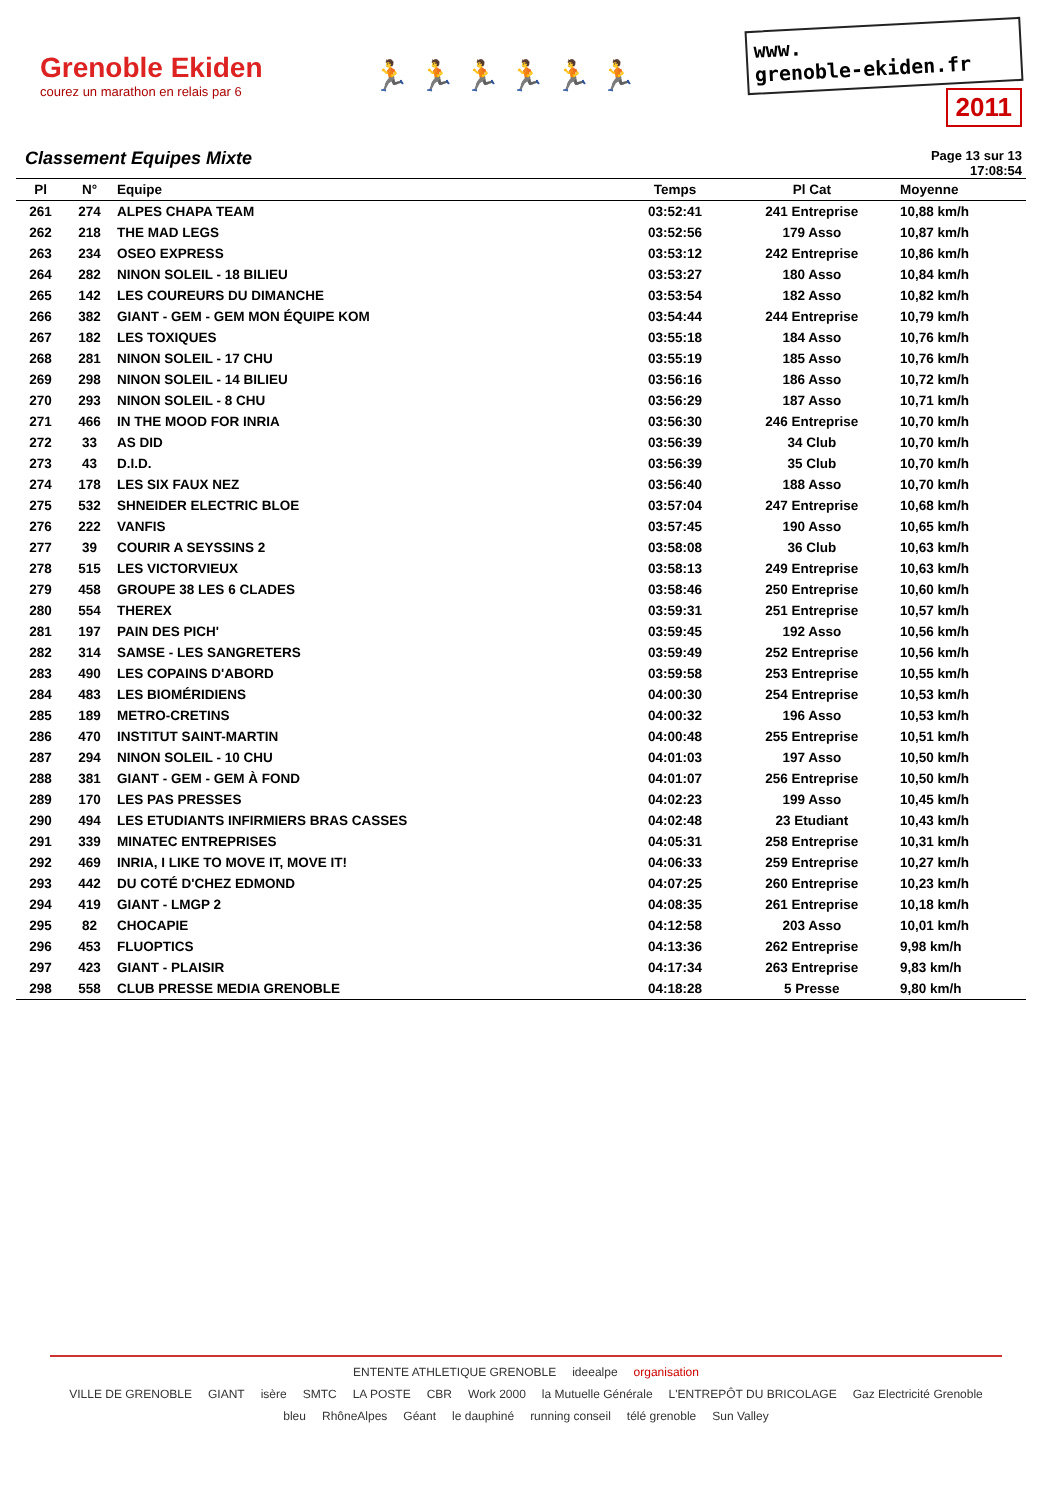Grenoble Ekiden
courez un marathon en relais par 6
🏃 🏃 🏃 🏃 🏃 🏃
www.
grenoble-ekiden.fr
2011
Classement Equipes Mixte
Page 13 sur 13
17:08:54
| Pl | N° | Equipe | Temps | Pl Cat | Moyenne |
| --- | --- | --- | --- | --- | --- |
| 261 | 274 | ALPES CHAPA TEAM | 03:52:41 | 241 Entreprise | 10,88 km/h |
| 262 | 218 | THE MAD LEGS | 03:52:56 | 179 Asso | 10,87 km/h |
| 263 | 234 | OSEO EXPRESS | 03:53:12 | 242 Entreprise | 10,86 km/h |
| 264 | 282 | NINON SOLEIL - 18 BILIEU | 03:53:27 | 180 Asso | 10,84 km/h |
| 265 | 142 | LES COUREURS DU DIMANCHE | 03:53:54 | 182 Asso | 10,82 km/h |
| 266 | 382 | GIANT - GEM - GEM MON ÉQUIPE KOM | 03:54:44 | 244 Entreprise | 10,79 km/h |
| 267 | 182 | LES TOXIQUES | 03:55:18 | 184 Asso | 10,76 km/h |
| 268 | 281 | NINON SOLEIL - 17 CHU | 03:55:19 | 185 Asso | 10,76 km/h |
| 269 | 298 | NINON SOLEIL - 14 BILIEU | 03:56:16 | 186 Asso | 10,72 km/h |
| 270 | 293 | NINON SOLEIL - 8 CHU | 03:56:29 | 187 Asso | 10,71 km/h |
| 271 | 466 | IN THE MOOD FOR INRIA | 03:56:30 | 246 Entreprise | 10,70 km/h |
| 272 | 33 | AS DID | 03:56:39 | 34 Club | 10,70 km/h |
| 273 | 43 | D.I.D. | 03:56:39 | 35 Club | 10,70 km/h |
| 274 | 178 | LES SIX FAUX NEZ | 03:56:40 | 188 Asso | 10,70 km/h |
| 275 | 532 | SHNEIDER ELECTRIC BLOE | 03:57:04 | 247 Entreprise | 10,68 km/h |
| 276 | 222 | VANFIS | 03:57:45 | 190 Asso | 10,65 km/h |
| 277 | 39 | COURIR A SEYSSINS 2 | 03:58:08 | 36 Club | 10,63 km/h |
| 278 | 515 | LES VICTORVIEUX | 03:58:13 | 249 Entreprise | 10,63 km/h |
| 279 | 458 | GROUPE 38 LES 6 CLADES | 03:58:46 | 250 Entreprise | 10,60 km/h |
| 280 | 554 | THEREX | 03:59:31 | 251 Entreprise | 10,57 km/h |
| 281 | 197 | PAIN DES PICH' | 03:59:45 | 192 Asso | 10,56 km/h |
| 282 | 314 | SAMSE - LES SANGRETERS | 03:59:49 | 252 Entreprise | 10,56 km/h |
| 283 | 490 | LES COPAINS D'ABORD | 03:59:58 | 253 Entreprise | 10,55 km/h |
| 284 | 483 | LES BIOMÉRIDIENS | 04:00:30 | 254 Entreprise | 10,53 km/h |
| 285 | 189 | METRO-CRETINS | 04:00:32 | 196 Asso | 10,53 km/h |
| 286 | 470 | INSTITUT SAINT-MARTIN | 04:00:48 | 255 Entreprise | 10,51 km/h |
| 287 | 294 | NINON SOLEIL - 10 CHU | 04:01:03 | 197 Asso | 10,50 km/h |
| 288 | 381 | GIANT - GEM - GEM À FOND | 04:01:07 | 256 Entreprise | 10,50 km/h |
| 289 | 170 | LES PAS PRESSES | 04:02:23 | 199 Asso | 10,45 km/h |
| 290 | 494 | LES ETUDIANTS INFIRMIERS BRAS CASSES | 04:02:48 | 23 Etudiant | 10,43 km/h |
| 291 | 339 | MINATEC ENTREPRISES | 04:05:31 | 258 Entreprise | 10,31 km/h |
| 292 | 469 | INRIA, I LIKE TO MOVE IT, MOVE IT! | 04:06:33 | 259 Entreprise | 10,27 km/h |
| 293 | 442 | DU COTÉ D'CHEZ EDMOND | 04:07:25 | 260 Entreprise | 10,23 km/h |
| 294 | 419 | GIANT - LMGP 2 | 04:08:35 | 261 Entreprise | 10,18 km/h |
| 295 | 82 | CHOCAPIE | 04:12:58 | 203 Asso | 10,01 km/h |
| 296 | 453 | FLUOPTICS | 04:13:36 | 262 Entreprise | 9,98 km/h |
| 297 | 423 | GIANT - PLAISIR | 04:17:34 | 263 Entreprise | 9,83 km/h |
| 298 | 558 | CLUB PRESSE MEDIA GRENOBLE | 04:18:28 | 5 Presse | 9,80 km/h |
ENTENTE ATHLETIQUE GRENOBLE ideealpe organisation
VILLE DE GRENOBLE GIANT isère SMTC LA POSTE CBR Work 2000 la Mutuelle Générale L'ENTREPÔT DU BRICOLAGE Gaz Electricité Grenoble bleu RhôneAlpes Géant le dauphiné running conseil télé grenoble Sun Valley